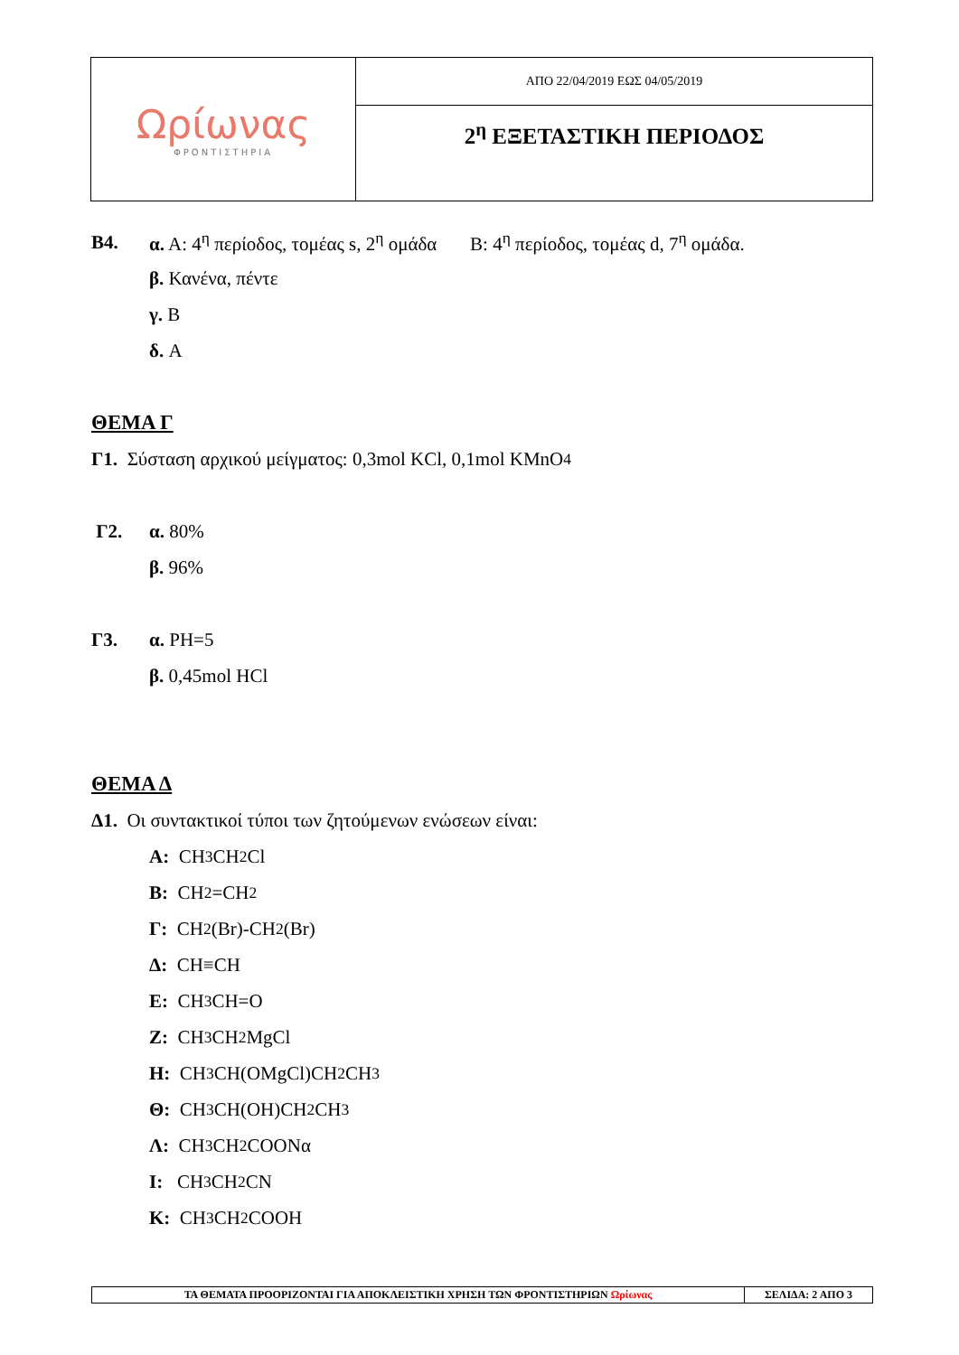| Ωρίωνας ΦΡΟΝΤΙΣΤΗΡΙΑ | ΑΠΟ 22/04/2019 ΕΩΣ 04/05/2019 |
| | 2<sup>η</sup> ΕΞΕΤΑΣΤΙΚΗ ΠΕΡΙΟΔΟΣ |
Β4. α. Α: 4<sup>η</sup> περίοδος, τομέας s, 2<sup>η</sup> ομάδα Β: 4<sup>η</sup> περίοδος, τομέας d, 7<sup>η</sup> ομάδα.
β. Κανένα, πέντε
γ. Β
δ. Α
ΘΕΜΑ Γ
Γ1. Σύσταση αρχικού μείγματος: 0,3mol KCl, 0,1mol KMnO<sub>4</sub>
Γ2. α. 80%
β. 96%
Γ3. α. PH=5
β. 0,45mol HCl
ΘΕΜΑ Δ
Δ1. Οι συντακτικοί τύποι των ζητούμενων ενώσεων είναι:
Α: CH<sub>3</sub>CH<sub>2</sub>Cl
Β: CH<sub>2</sub>=CH<sub>2</sub>
Γ: CH<sub>2</sub>(Br)-CH<sub>2</sub>(Br)
Δ: CH≡CH
Ε: CH<sub>3</sub>CH=O
Ζ: CH<sub>3</sub>CH<sub>2</sub>MgCl
Η: CH<sub>3</sub>CH(OMgCl)CH<sub>2</sub>CH<sub>3</sub>
Θ: CH<sub>3</sub>CH(OH)CH<sub>2</sub>CH<sub>3</sub>
Λ: CH<sub>3</sub>CH<sub>2</sub>COONα
Ι: CH<sub>3</sub>CH<sub>2</sub>CN
Κ: CH<sub>3</sub>CH<sub>2</sub>COOH
| ΤΑ ΘΕΜΑΤΑ ΠΡΟΟΡΙΖΟΝΤΑΙ ΓΙΑ ΑΠΟΚΛΕΙΣΤΙΚΗ ΧΡΗΣΗ ΤΩΝ ΦΡΟΝΤΙΣΤΗΡΙΩΝ Ωρίωνας | ΣΕΛΙΔΑ: 2 ΑΠΟ 3 |